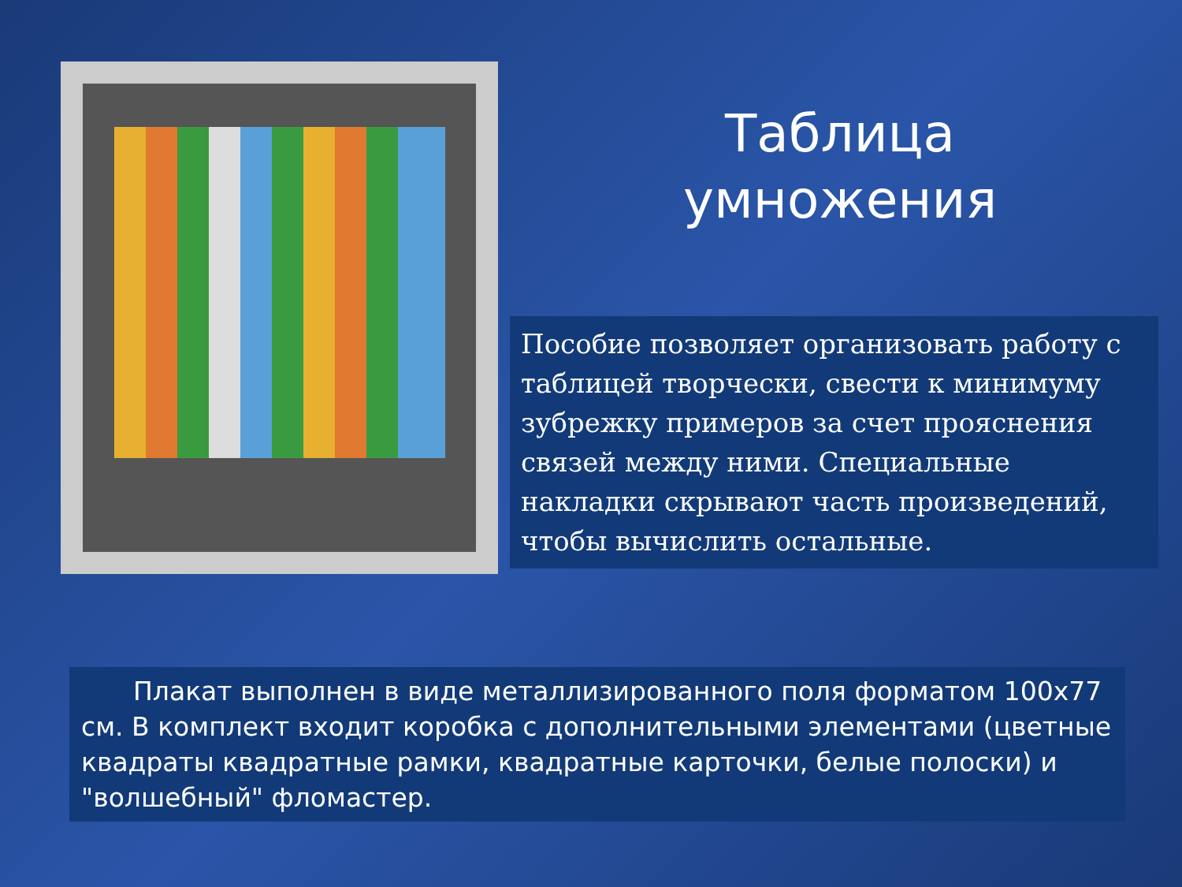Таблица
умножения
Пособие позволяет организовать работу с таблицей творчески, свести к минимуму зубрежку примеров за счет прояснения связей между ними. Специальные накладки скрывают часть произведений, чтобы вычислить остальные.
  Плакат выполнен в виде металлизированного поля форматом 100х77 см. В комплект входит коробка с дополнительными элементами (цветные квадраты квадратные рамки, квадратные карточки, белые полоски) и "волшебный" фломастер.